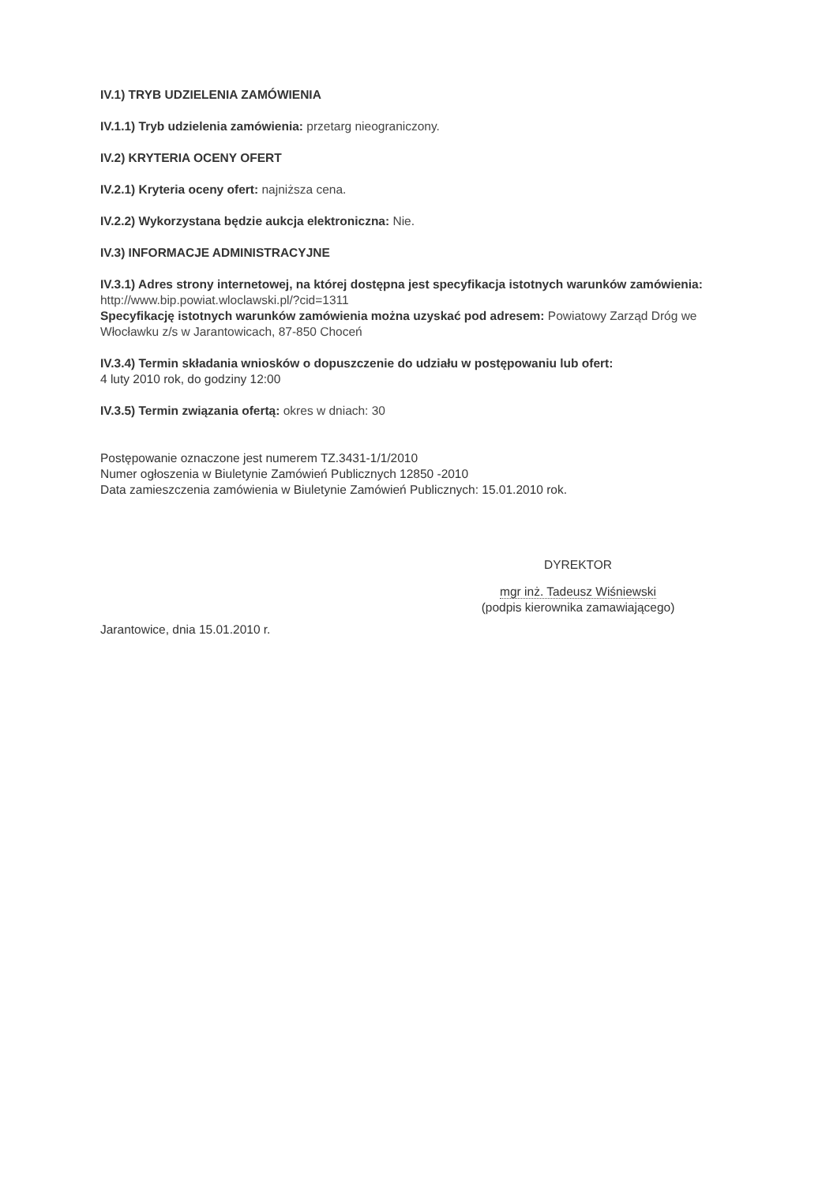IV.1) TRYB UDZIELENIA ZAMÓWIENIA
IV.1.1) Tryb udzielenia zamówienia: przetarg nieograniczony.
IV.2) KRYTERIA OCENY OFERT
IV.2.1) Kryteria oceny ofert: najniższa cena.
IV.2.2) Wykorzystana będzie aukcja elektroniczna: Nie.
IV.3) INFORMACJE ADMINISTRACYJNE
IV.3.1) Adres strony internetowej, na której dostępna jest specyfikacja istotnych warunków zamówienia: http://www.bip.powiat.wloclawski.pl/?cid=1311
Specyfikację istotnych warunków zamówienia można uzyskać pod adresem: Powiatowy Zarząd Dróg we Włocławku z/s w Jarantowicach, 87-850 Choceń
IV.3.4) Termin składania wniosków o dopuszczenie do udziału w postępowaniu lub ofert:
4 luty 2010 rok, do godziny 12:00
IV.3.5) Termin związania ofertą: okres w dniach: 30
Postępowanie oznaczone jest numerem TZ.3431-1/1/2010
Numer ogłoszenia w Biuletynie Zamówień Publicznych 12850 -2010
Data zamieszczenia zamówienia w Biuletynie Zamówień Publicznych: 15.01.2010 rok.
DYREKTOR
mgr inż. Tadeusz Wiśniewski
(podpis kierownika zamawiającego)
Jarantowice, dnia 15.01.2010 r.